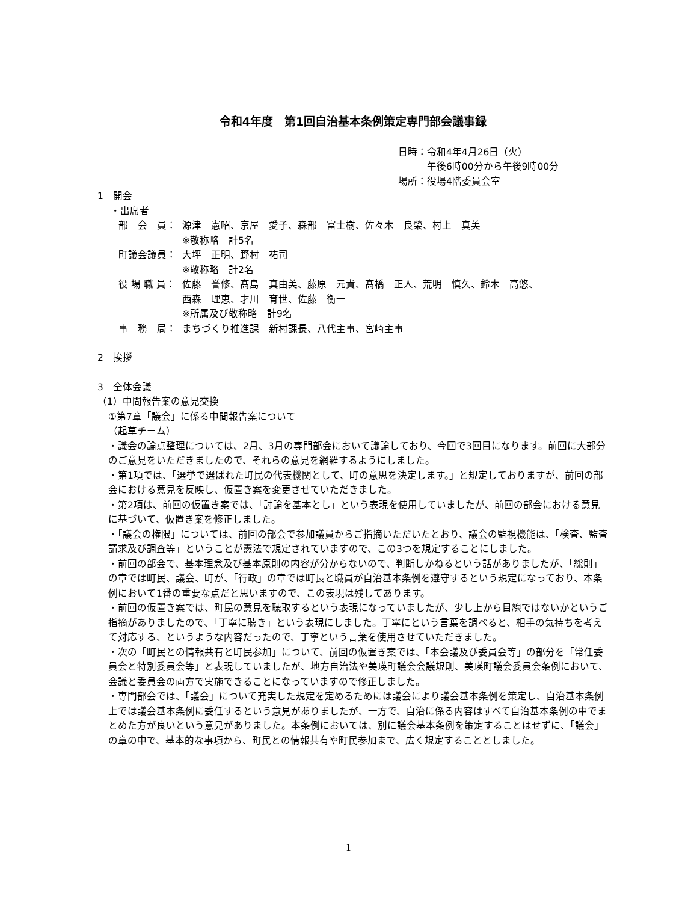令和4年度　第1回自治基本条例策定専門部会議事録
日時：令和4年4月26日（火）
　　　午後6時00分から午後9時00分
場所：役場4階委員会室
1　開会
・出席者
部　会　員： 源津　憲昭、京屋　愛子、森部　富士樹、佐々木　良榮、村上　真美
※敬称略　計5名
町議会議員： 大坪　正明、野村　祐司
※敬称略　計2名
役 場 職 員： 佐藤　誉修、髙島　真由美、藤原　元貴、髙橋　正人、荒明　慎久、鈴木　高悠、
西森　理恵、才川　育世、佐藤　衡一
※所属及び敬称略　計9名
事　務　局： まちづくり推進課　新村課長、八代主事、宮崎主事
2　挨拶
3　全体会議
（1）中間報告案の意見交換
①第7章「議会」に係る中間報告案について
（起草チーム）
・議会の論点整理については、2月、3月の専門部会において議論しており、今回で3回目になります。前回に大部分のご意見をいただきましたので、それらの意見を網羅するようにしました。
・第1項では、「選挙で選ばれた町民の代表機関として、町の意思を決定します。」と規定しておりますが、前回の部会における意見を反映し、仮置き案を変更させていただきました。
・第2項は、前回の仮置き案では、「討論を基本とし」という表現を使用していましたが、前回の部会における意見に基づいて、仮置き案を修正しました。
・「議会の権限」については、前回の部会で参加議員からご指摘いただいたとおり、議会の監視機能は、「検査、監査請求及び調査等」ということが憲法で規定されていますので、この3つを規定することにしました。
・前回の部会で、基本理念及び基本原則の内容が分からないので、判断しかねるという話がありましたが、「総則」の章では町民、議会、町が、「行政」の章では町長と職員が自治基本条例を遵守するという規定になっており、本条例において1番の重要な点だと思いますので、この表現は残してあります。
・前回の仮置き案では、町民の意見を聴取するという表現になっていましたが、少し上から目線ではないかというご指摘がありましたので、「丁寧に聴き」という表現にしました。丁寧にという言葉を調べると、相手の気持ちを考えて対応する、というような内容だったので、丁寧という言葉を使用させていただきました。
・次の「町民との情報共有と町民参加」について、前回の仮置き案では、「本会議及び委員会等」の部分を「常任委員会と特別委員会等」と表現していましたが、地方自治法や美瑛町議会会議規則、美瑛町議会委員会条例において、会議と委員会の両方で実施できることになっていますので修正しました。
・専門部会では、「議会」について充実した規定を定めるためには議会により議会基本条例を策定し、自治基本条例上では議会基本条例に委任するという意見がありましたが、一方で、自治に係る内容はすべて自治基本条例の中でまとめた方が良いという意見がありました。本条例においては、別に議会基本条例を策定することはせずに、「議会」の章の中で、基本的な事項から、町民との情報共有や町民参加まで、広く規定することとしました。
1